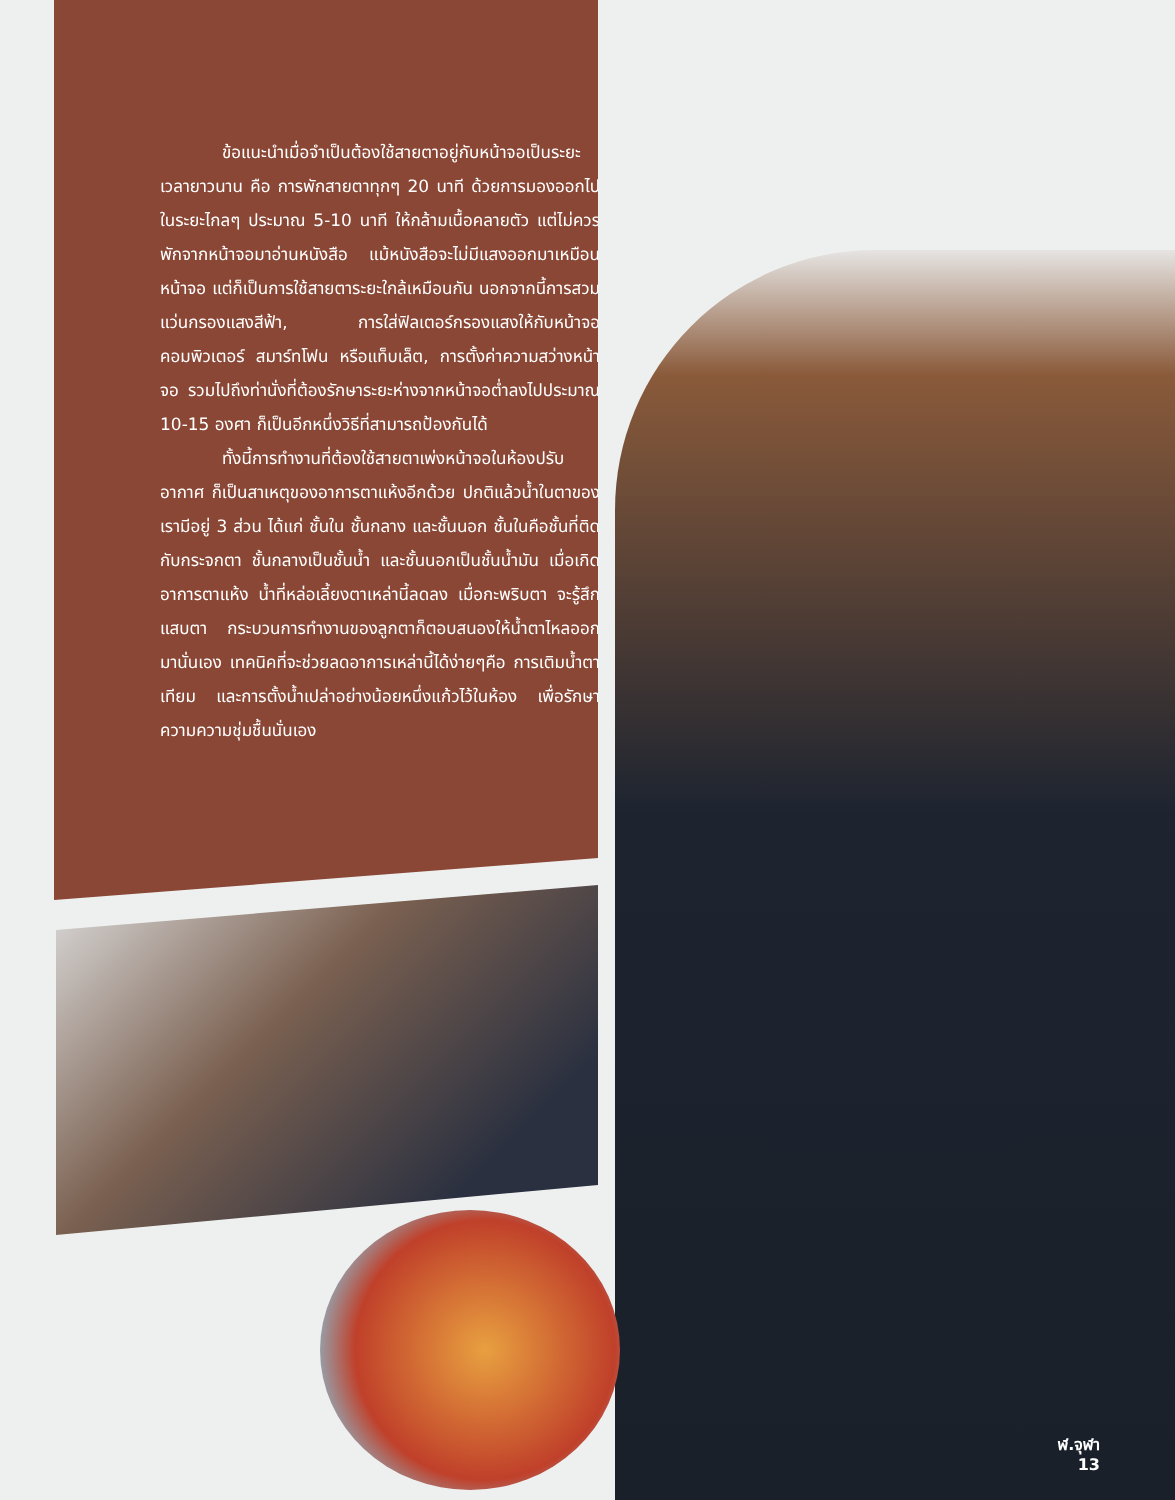ข้อแนะนำเมื่อจำเป็นต้องใช้สายตาอยู่กับหน้าจอเป็นระยะเวลายาวนาน คือ การพักสายตาทุกๆ 20 นาที ด้วยการมองออกไปในระยะไกลๆ ประมาณ 5-10 นาที ให้กล้ามเนื้อคลายตัว แต่ไม่ควรพักจากหน้าจอมาอ่านหนังสือ แม้หนังสือจะไม่มีแสงออกมาเหมือนหน้าจอ แต่ก็เป็นการใช้สายตาระยะใกล้เหมือนกัน นอกจากนี้การสวมแว่นกรองแสงสีฟ้า, การใส่ฟิลเตอร์กรองแสงให้กับหน้าจอคอมพิวเตอร์ สมาร์ทโฟน หรือแท็บเล็ต, การตั้งค่าความสว่างหน้าจอ รวมไปถึงท่านั่งที่ต้องรักษาระยะห่างจากหน้าจอต่ำลงไปประมาณ 10-15 องศา ก็เป็นอีกหนึ่งวิธีที่สามารถป้องกันได้
ทั้งนี้การทำงานที่ต้องใช้สายตาเพ่งหน้าจอในห้องปรับอากาศ ก็เป็นสาเหตุของอาการตาแห้งอีกด้วย ปกติแล้วน้ำในตาของเรามีอยู่ 3 ส่วน ได้แก่ ชั้นใน ชั้นกลาง และชั้นนอก ชั้นในคือชั้นที่ติดกับกระจกตา ชั้นกลางเป็นชั้นน้ำ และชั้นนอกเป็นชั้นน้ำมัน เมื่อเกิดอาการตาแห้ง น้ำที่หล่อเลี้ยงตาเหล่านี้ลดลง เมื่อกะพริบตา จะรู้สึกแสบตา กระบวนการทำงานของลูกตาก็ตอบสนองให้น้ำตาไหลออกมานั่นเอง เทคนิคที่จะช่วยลดอาการเหล่านี้ได้ง่ายๆคือ การเติมน้ำตาเทียม และการตั้งน้ำเปล่าอย่างน้อยหนึ่งแก้วไว้ในห้อง เพื่อรักษาความความชุ่มชื้นนั่นเอง
ฬ.จุฬา
13